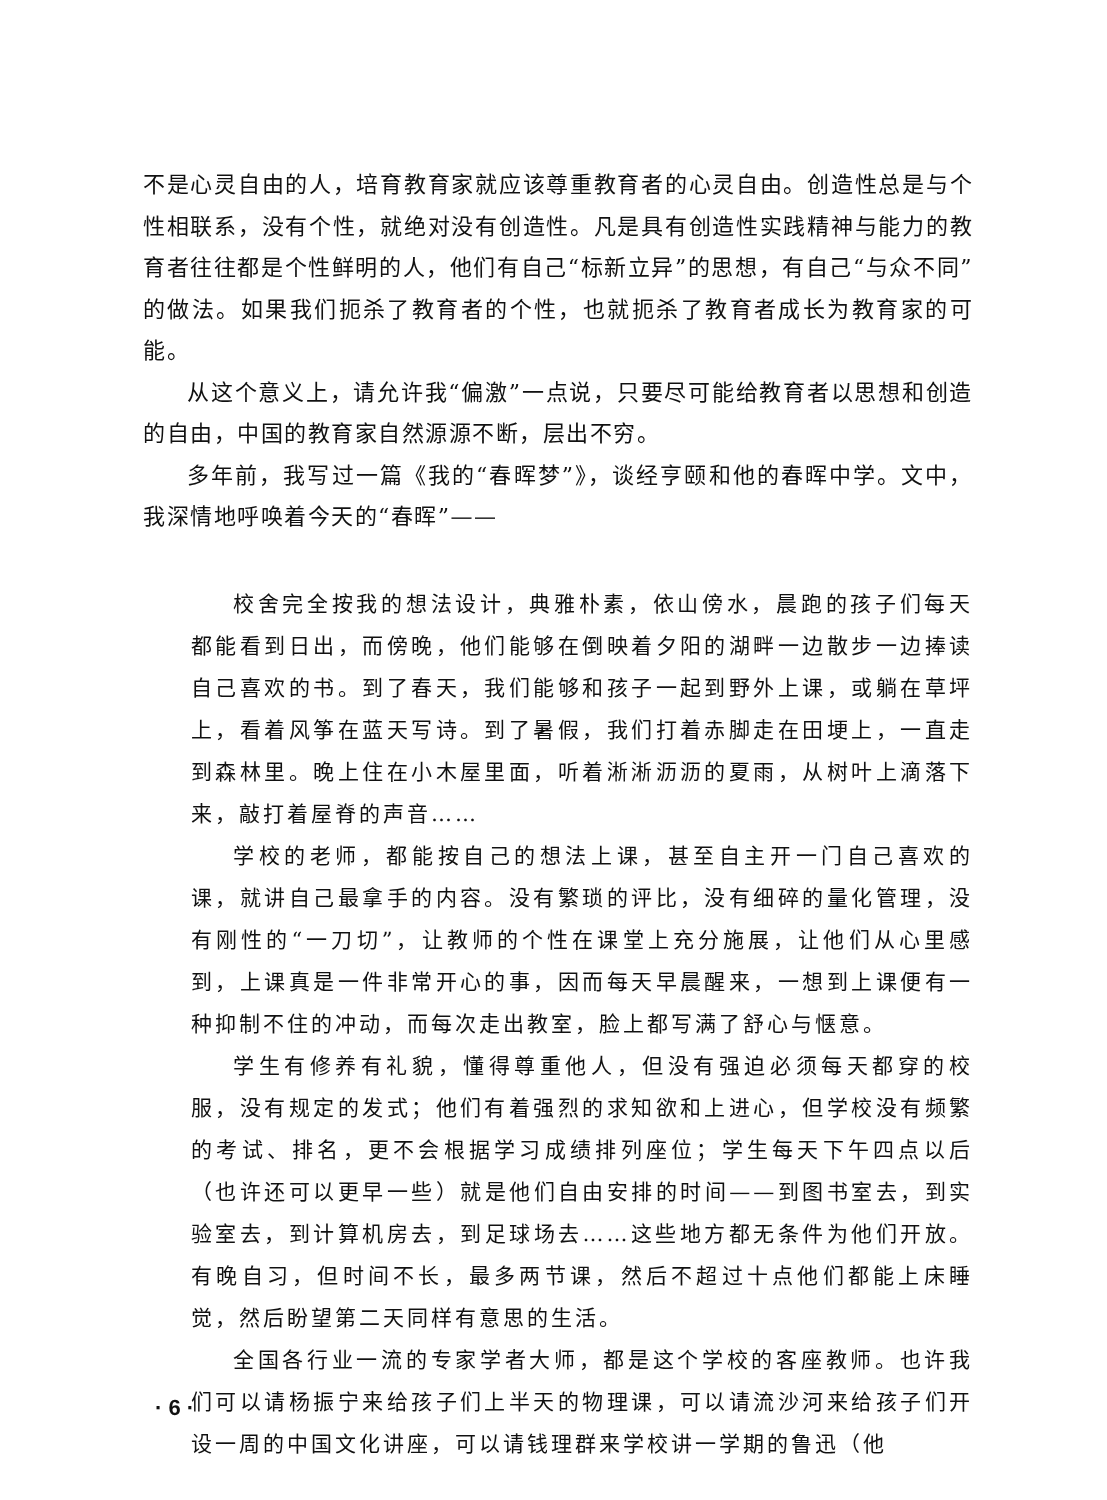不是心灵自由的人，培育教育家就应该尊重教育者的心灵自由。创造性总是与个性相联系，没有个性，就绝对没有创造性。凡是具有创造性实践精神与能力的教育者往往都是个性鲜明的人，他们有自己“标新立异”的思想，有自己“与众不同”的做法。如果我们扼杀了教育者的个性，也就扼杀了教育者成长为教育家的可能。
从这个意义上，请允许我“偏激”一点说，只要尽可能给教育者以思想和创造的自由，中国的教育家自然源源不断，层出不穷。
多年前，我写过一篇《我的“春晖梦”》，谈经亨颐和他的春晖中学。文中，我深情地呼唤着今天的“春晖”——
校舍完全按我的想法设计，典雅朴素，依山傍水，晨跑的孩子们每天都能看到日出，而傍晚，他们能够在倒映着夕阳的湖畔一边散步一边捧读自己喜欢的书。到了春天，我们能够和孩子一起到野外上课，或躺在草坪上，看着风筝在蓝天写诗。到了暑假，我们打着赤脚走在田埂上，一直走到森林里。晚上住在小木屋里面，听着淅淅沥沥的夏雨，从树叶上滴落下来，敲打着屋脊的声音……
学校的老师，都能按自己的想法上课，甚至自主开一门自己喜欢的课，就讲自己最拿手的内容。没有繁琐的评比，没有细碎的量化管理，没有刚性的“一刀切”，让教师的个性在课堂上充分施展，让他们从心里感到，上课真是一件非常开心的事，因而每天早晨醒来，一想到上课便有一种抑制不住的冲动，而每次走出教室，脸上都写满了舒心与惬意。
学生有修养有礼貌，懂得尊重他人，但没有强迫必须每天都穿的校服，没有规定的发式；他们有着强烈的求知欲和上进心，但学校没有频繁的考试、排名，更不会根据学习成绩排列座位；学生每天下午四点以后（也许还可以更早一些）就是他们自由安排的时间——到图书室去，到实验室去，到计算机房去，到足球场去……这些地方都无条件为他们开放。有晚自习，但时间不长，最多两节课，然后不超过十点他们都能上床睡觉，然后盼望第二天同样有意思的生活。
全国各行业一流的专家学者大师，都是这个学校的客座教师。也许我们可以请杨振宁来给孩子们上半天的物理课，可以请流沙河来给孩子们开设一周的中国文化讲座，可以请钱理群来学校讲一学期的鲁迅（他
· 6 ·